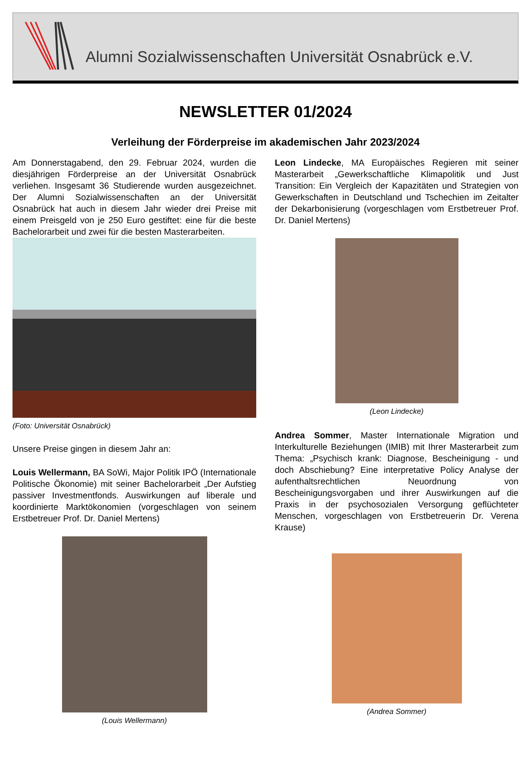Alumni Sozialwissenschaften Universität Osnabrück e.V.
NEWSLETTER 01/2024
Verleihung der Förderpreise im akademischen Jahr 2023/2024
Am Donnerstagabend, den 29. Februar 2024, wurden die diesjährigen Förderpreise an der Universität Osnabrück verliehen. Insgesamt 36 Studierende wurden ausgezeichnet. Der Alumni Sozialwissenschaften an der Universität Osnabrück hat auch in diesem Jahr wieder drei Preise mit einem Preisgeld von je 250 Euro gestiftet: eine für die beste Bachelorarbeit und zwei für die besten Masterarbeiten.
(Foto: Universität Osnabrück)
Unsere Preise gingen in diesem Jahr an:
Louis Wellermann, BA SoWi, Major Politik IPÖ (Internationale Politische Ökonomie) mit seiner Bachelorarbeit „Der Aufstieg passiver Investmentfonds. Auswirkungen auf liberale und koordinierte Marktökonomien (vorgeschlagen von seinem Erstbetreuer Prof. Dr. Daniel Mertens)
(Louis Wellermann)
Leon Lindecke, MA Europäisches Regieren mit seiner Masterarbeit „Gewerkschaftliche Klimapolitik und Just Transition: Ein Vergleich der Kapazitäten und Strategien von Gewerkschaften in Deutschland und Tschechien im Zeitalter der Dekarbonisierung (vorgeschlagen vom Erstbetreuer Prof. Dr. Daniel Mertens)
(Leon Lindecke)
Andrea Sommer, Master Internationale Migration und Interkulturelle Beziehungen (IMIB) mit Ihrer Masterarbeit zum Thema: „Psychisch krank: Diagnose, Bescheinigung - und doch Abschiebung? Eine interpretative Policy Analyse der aufenthaltsrechtlichen Neuordnung von Bescheinigungsvorgaben und ihrer Auswirkungen auf die Praxis in der psychosozialen Versorgung geflüchteter Menschen, vorgeschlagen von Erstbetreuerin Dr. Verena Krause)
(Andrea Sommer)